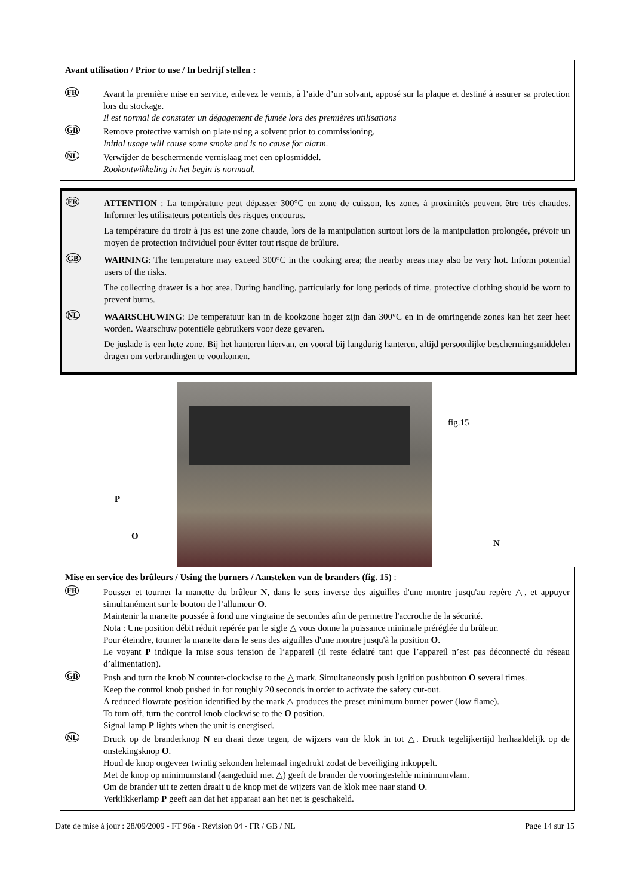Avant utilisation / Prior to use / In bedrijf stellen :
FR
Avant la première mise en service, enlevez le vernis, à l’aide d’un solvant, apposé sur la plaque et destiné à assurer sa protection lors du stockage.
Il est normal de constater un dégagement de fumée lors des premières utilisations
GB
Remove protective varnish on plate using a solvent prior to commissioning.
Initial usage will cause some smoke and is no cause for alarm.
NL
Verwijder de beschermende vernislaag met een oplosmiddel.
Rookontwikkeling in het begin is normaal.
FR
ATTENTION : La température peut dépasser 300°C en zone de cuisson, les zones à proximités peuvent être très chaudes. Informer les utilisateurs potentiels des risques encourus.
La température du tiroir à jus est une zone chaude, lors de la manipulation surtout lors de la manipulation prolongée, prévoir un moyen de protection individuel pour éviter tout risque de brûlure.
GB
WARNING: The temperature may exceed 300°C in the cooking area; the nearby areas may also be very hot. Inform potential users of the risks.
The collecting drawer is a hot area. During handling, particularly for long periods of time, protective clothing should be worn to prevent burns.
NL
WAARSCHUWING: De temperatuur kan in de kookzone hoger zijn dan 300°C en in de omringende zones kan het zeer heet worden. Waarschuw potentiële gebruikers voor deze gevaren.
De juslade is een hete zone. Bij het hanteren hiervan, en vooral bij langdurig hanteren, altijd persoonlijke beschermingsmiddelen dragen om verbrandingen te voorkomen.
fig.15
P
O
N
Mise en service des brûleurs / Using the burners / Aansteken van de branders (fig. 15) :
FR
Pousser et tourner la manette du brûleur N, dans le sens inverse des aiguilles d'une montre jusqu'au repère △, et appuyer simultanément sur le bouton de l’allumeur O.
Maintenir la manette poussée à fond une vingtaine de secondes afin de permettre l'accroche de la sécurité.
Nota : Une position débit réduit repérée par le sigle △ vous donne la puissance minimale préréglée du brûleur.
Pour éteindre, tourner la manette dans le sens des aiguilles d'une montre jusqu'à la position O.
Le voyant P indique la mise sous tension de l’appareil (il reste éclairé tant que l’appareil n’est pas déconnecté du réseau d’alimentation).
GB
Push and turn the knob N counter-clockwise to the △ mark. Simultaneously push ignition pushbutton O several times.
Keep the control knob pushed in for roughly 20 seconds in order to activate the safety cut-out.
A reduced flowrate position identified by the mark △ produces the preset minimum burner power (low flame).
To turn off, turn the control knob clockwise to the O position.
Signal lamp P lights when the unit is energised.
NL
Druck op de branderknop N en draai deze tegen, de wijzers van de klok in tot △. Druck tegelijkertijd herhaaldelijk op de onstekingsknop O.
Houd de knop ongeveer twintig sekonden helemaal ingedrukt zodat de beveiliging inkoppelt.
Met de knop op minimumstand (aangeduid met △) geeft de brander de vooringestelde minimumvlam.
Om de brander uit te zetten draait u de knop met de wijzers van de klok mee naar stand O.
Verklikkerlamp P geeft aan dat het apparaat aan het net is geschakeld.
Date de mise à jour : 28/09/2009 - FT 96a - Révision 04 - FR / GB / NL Page 14 sur 15